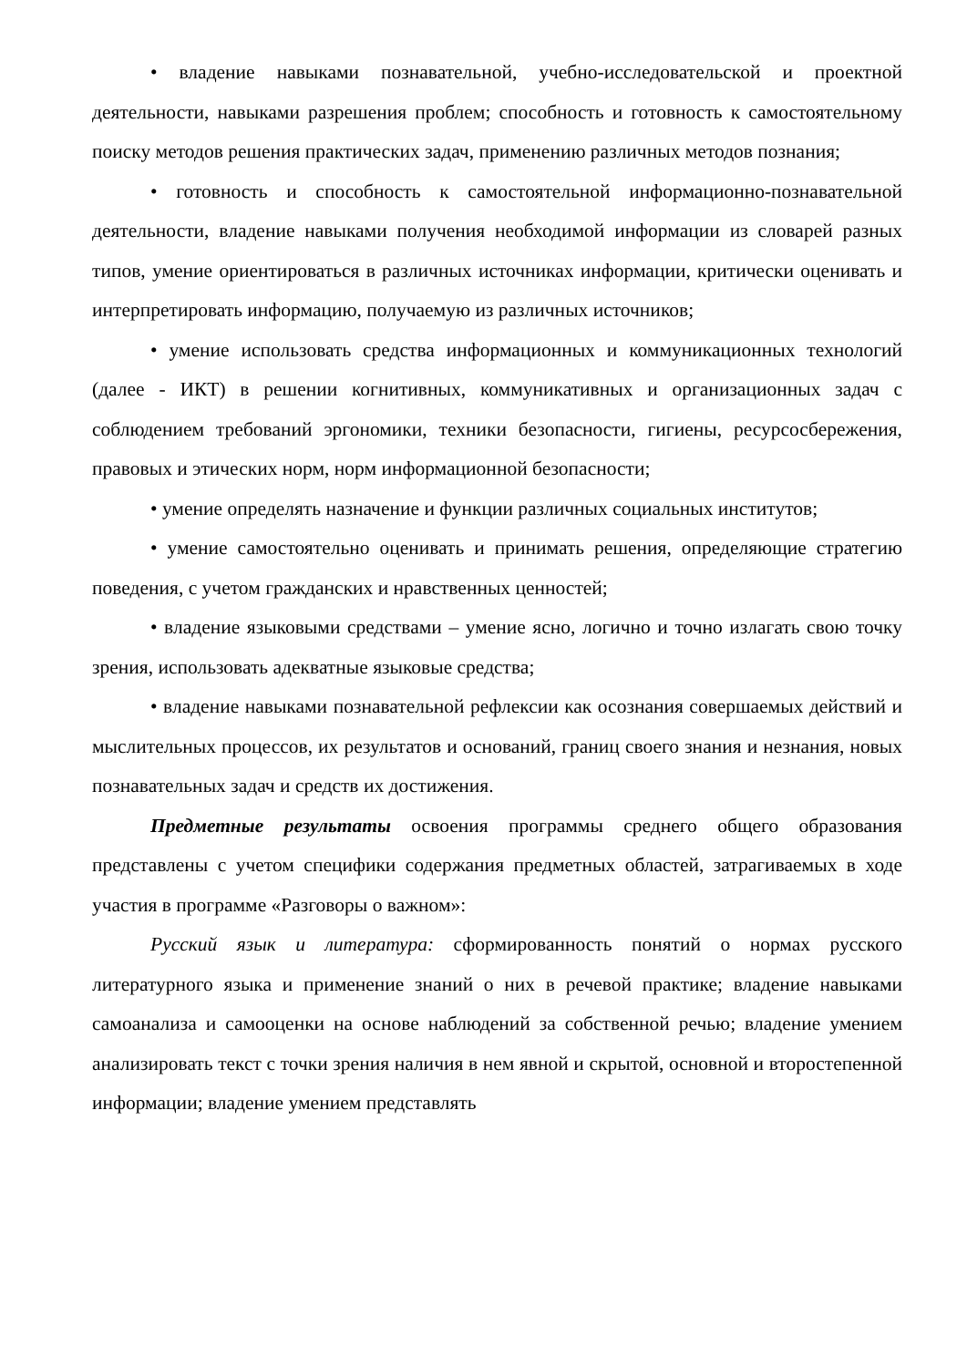• владение навыками познавательной, учебно-исследовательской и проектной деятельности, навыками разрешения проблем; способность и готовность к самостоятельному поиску методов решения практических задач, применению различных методов познания;
• готовность и способность к самостоятельной информационно-познавательной деятельности, владение навыками получения необходимой информации из словарей разных типов, умение ориентироваться в различных источниках информации, критически оценивать и интерпретировать информацию, получаемую из различных источников;
• умение использовать средства информационных и коммуникационных технологий (далее - ИКТ) в решении когнитивных, коммуникативных и организационных задач с соблюдением требований эргономики, техники безопасности, гигиены, ресурсосбережения, правовых и этических норм, норм информационной безопасности;
• умение определять назначение и функции различных социальных институтов;
• умение самостоятельно оценивать и принимать решения, определяющие стратегию поведения, с учетом гражданских и нравственных ценностей;
• владение языковыми средствами – умение ясно, логично и точно излагать свою точку зрения, использовать адекватные языковые средства;
• владение навыками познавательной рефлексии как осознания совершаемых действий и мыслительных процессов, их результатов и оснований, границ своего знания и незнания, новых познавательных задач и средств их достижения.
Предметные результаты освоения программы среднего общего образования представлены с учетом специфики содержания предметных областей, затрагиваемых в ходе участия в программе «Разговоры о важном»:
Русский язык и литература: сформированность понятий о нормах русского литературного языка и применение знаний о них в речевой практике; владение навыками самоанализа и самооценки на основе наблюдений за собственной речью; владение умением анализировать текст с точки зрения наличия в нем явной и скрытой, основной и второстепенной информации; владение умением представлять